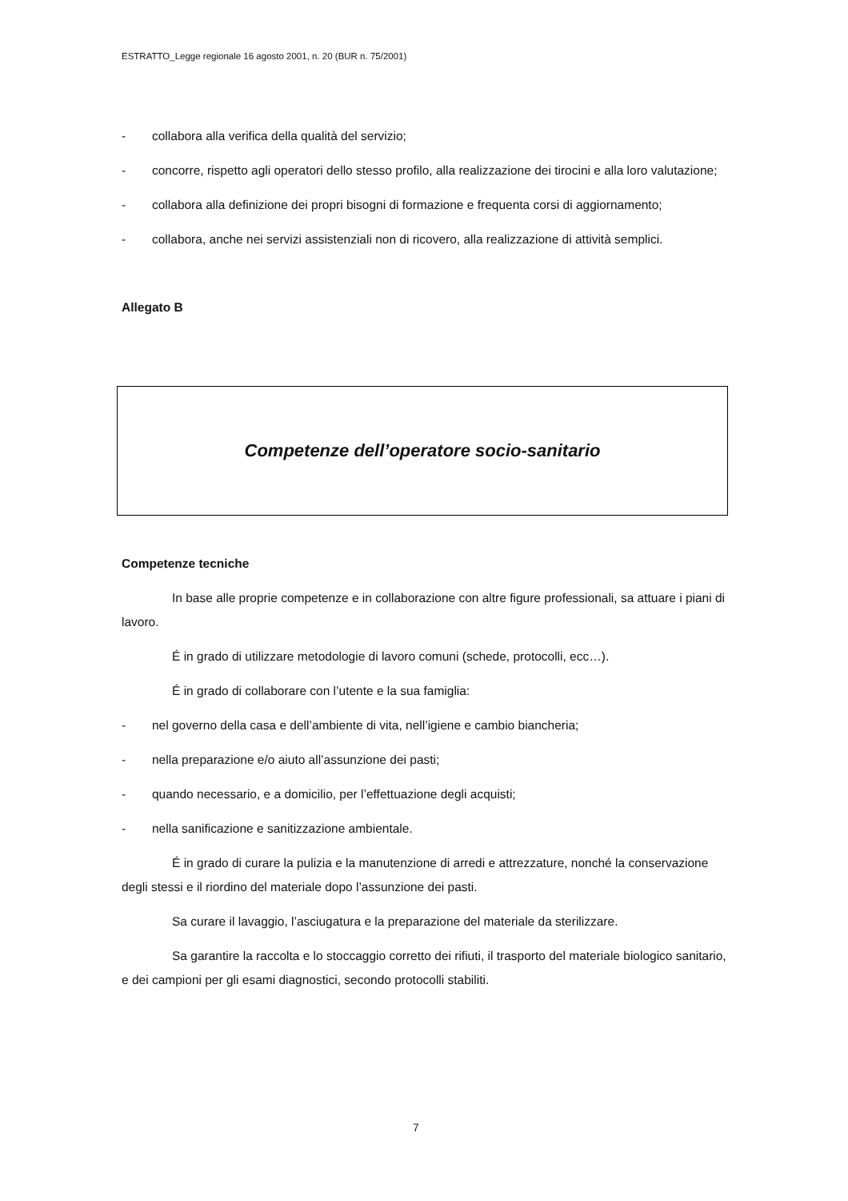ESTRATTO_Legge regionale 16 agosto 2001, n. 20 (BUR n. 75/2001)
- collabora alla verifica della qualità del servizio;
- concorre, rispetto agli operatori dello stesso profilo, alla realizzazione dei tirocini e alla loro valutazione;
- collabora alla definizione dei propri bisogni di formazione e frequenta corsi di aggiornamento;
- collabora, anche nei servizi assistenziali non di ricovero, alla realizzazione di attività semplici.
Allegato B
Competenze dell’operatore socio-sanitario
Competenze tecniche
In base alle proprie competenze e in collaborazione con altre figure professionali, sa attuare i piani di lavoro.
É in grado di utilizzare metodologie di lavoro comuni (schede, protocolli, ecc…).
É in grado di collaborare con l’utente e la sua famiglia:
- nel governo della casa e dell’ambiente di vita, nell’igiene e cambio biancheria;
- nella preparazione e/o aiuto all’assunzione dei pasti;
- quando necessario, e a domicilio, per l’effettuazione degli acquisti;
- nella sanificazione e sanitizzazione ambientale.
É in grado di curare la pulizia e la manutenzione di arredi e attrezzature, nonché la conservazione degli stessi e il riordino del materiale dopo l’assunzione dei pasti.
Sa curare il lavaggio, l’asciugatura e la preparazione del materiale da sterilizzare.
Sa garantire la raccolta e lo stoccaggio corretto dei rifiuti, il trasporto del materiale biologico sanitario, e dei campioni per gli esami diagnostici, secondo protocolli stabiliti.
7